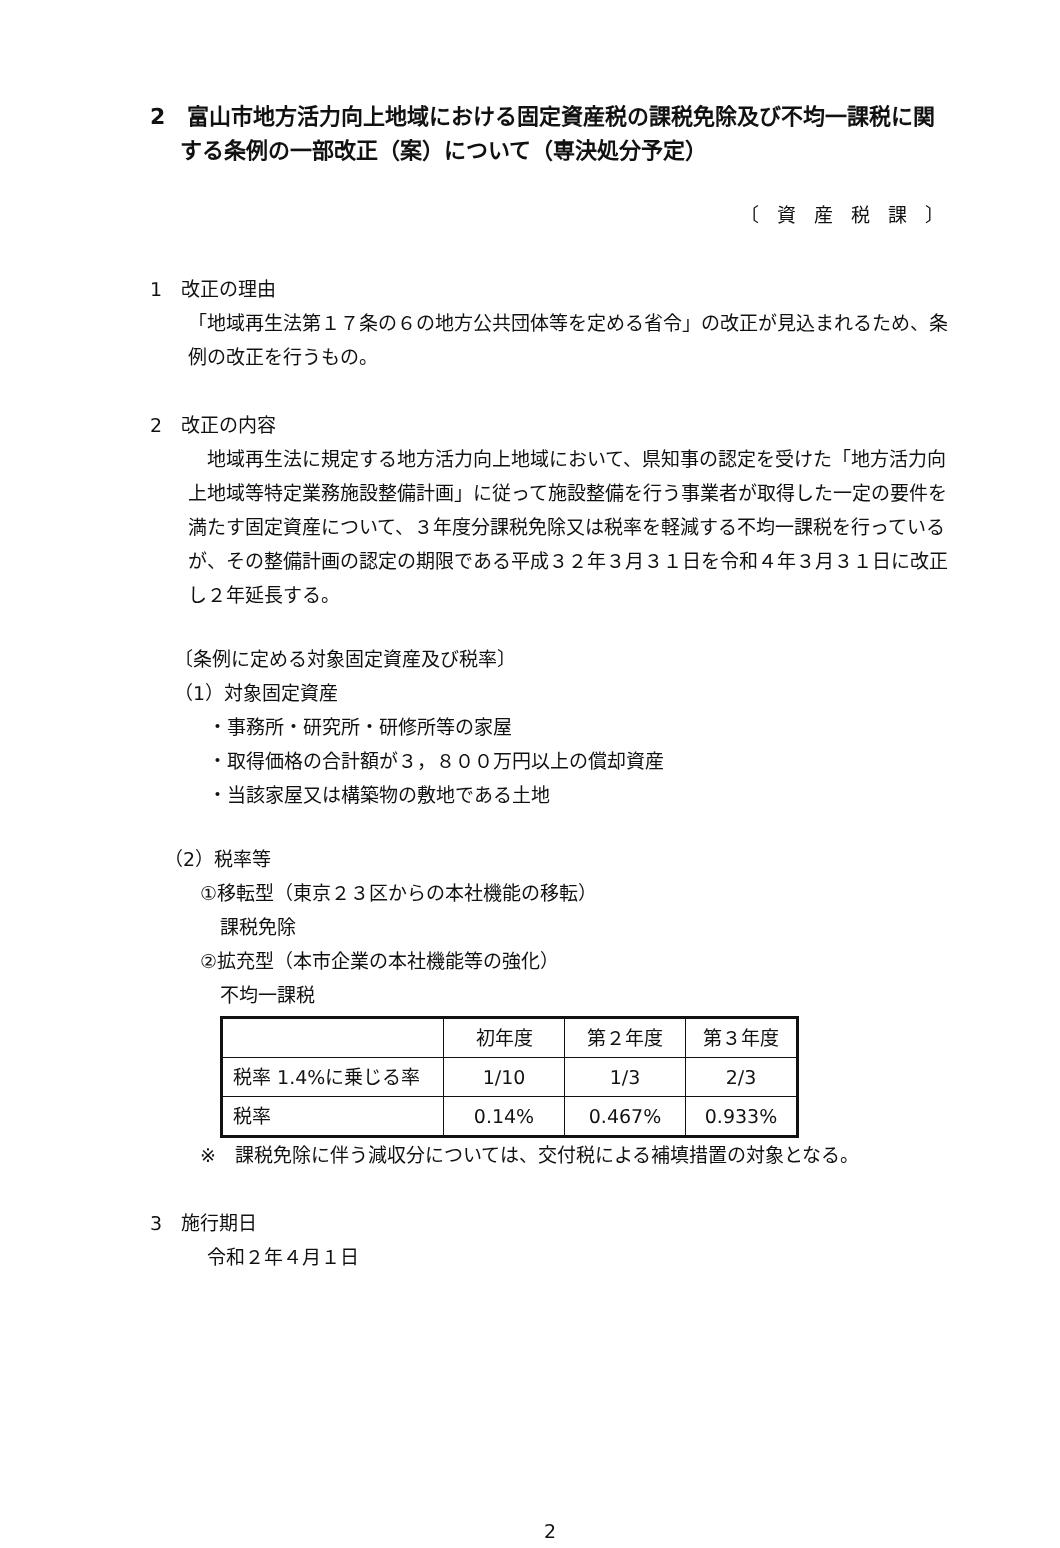2　富山市地方活力向上地域における固定資産税の課税免除及び不均一課税に関する条例の一部改正（案）について（専決処分予定）
〔 資 産 税 課 〕
1　改正の理由
「地域再生法第１７条の６の地方公共団体等を定める省令」の改正が見込まれるため、条例の改正を行うもの。
2　改正の内容
地域再生法に規定する地方活力向上地域において、県知事の認定を受けた「地方活力向上地域等特定業務施設整備計画」に従って施設整備を行う事業者が取得した一定の要件を満たす固定資産について、３年度分課税免除又は税率を軽減する不均一課税を行っているが、その整備計画の認定の期限である平成３２年３月３１日を令和４年３月３１日に改正し２年延長する。
〔条例に定める対象固定資産及び税率〕
（1）対象固定資産
・事務所・研究所・研修所等の家屋
・取得価格の合計額が３，８００万円以上の償却資産
・当該家屋又は構築物の敷地である土地
（2）税率等
①移転型（東京２３区からの本社機能の移転）
課税免除
②拡充型（本市企業の本社機能等の強化）
不均一課税
| | 初年度 | 第２年度 | 第３年度 |
| --- | --- | --- | --- |
| 税率 1.4%に乗じる率 | 1/10 | 1/3 | 2/3 |
| 税率 | 0.14% | 0.467% | 0.933% |
※　課税免除に伴う減収分については、交付税による補填措置の対象となる。
3　施行期日
令和２年４月１日
2